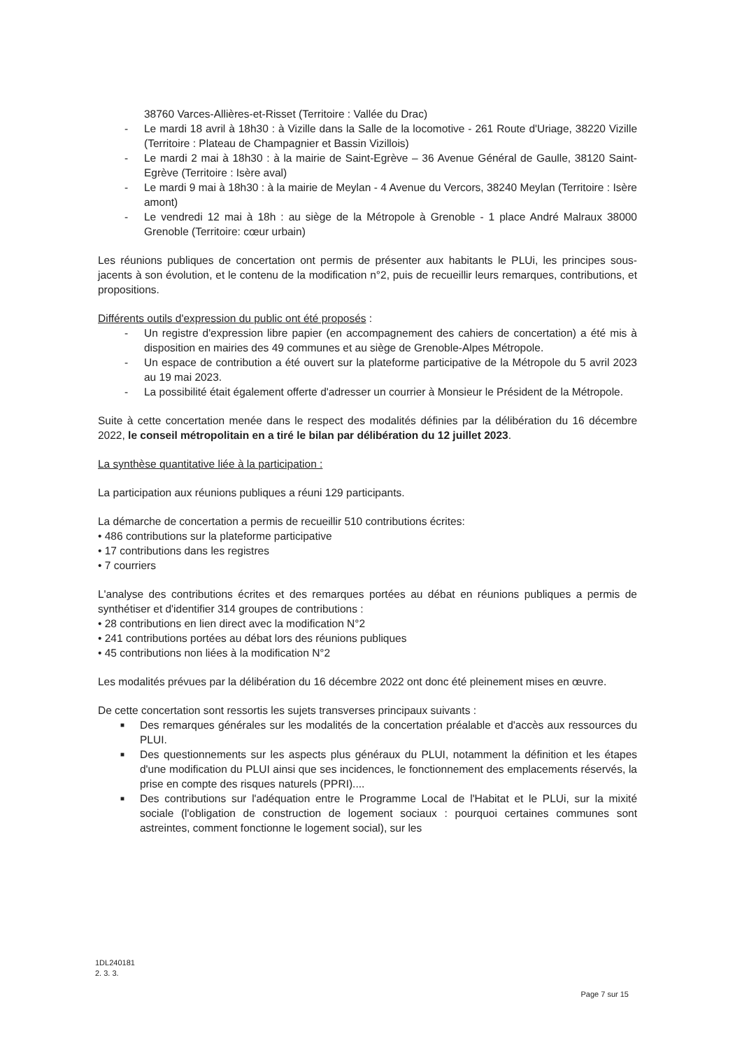38760 Varces-Allières-et-Risset (Territoire : Vallée du Drac)
- Le mardi 18 avril à 18h30 : à Vizille dans la Salle de la locomotive - 261 Route d'Uriage, 38220 Vizille (Territoire : Plateau de Champagnier et Bassin Vizillois)
- Le mardi 2 mai à 18h30 : à la mairie de Saint-Egrève – 36 Avenue Général de Gaulle, 38120 Saint-Egrève (Territoire : Isère aval)
- Le mardi 9 mai à 18h30 : à la mairie de Meylan - 4 Avenue du Vercors, 38240 Meylan (Territoire : Isère amont)
- Le vendredi 12 mai à 18h : au siège de la Métropole à Grenoble - 1 place André Malraux 38000 Grenoble (Territoire: cœur urbain)
Les réunions publiques de concertation ont permis de présenter aux habitants le PLUi, les principes sous-jacents à son évolution, et le contenu de la modification n°2, puis de recueillir leurs remarques, contributions, et propositions.
Différents outils d'expression du public ont été proposés :
- Un registre d'expression libre papier (en accompagnement des cahiers de concertation) a été mis à disposition en mairies des 49 communes et au siège de Grenoble-Alpes Métropole.
- Un espace de contribution a été ouvert sur la plateforme participative de la Métropole du 5 avril 2023 au 19 mai 2023.
- La possibilité était également offerte d'adresser un courrier à Monsieur le Président de la Métropole.
Suite à cette concertation menée dans le respect des modalités définies par la délibération du 16 décembre 2022, le conseil métropolitain en a tiré le bilan par délibération du 12 juillet 2023.
La synthèse quantitative liée à la participation :
La participation aux réunions publiques a réuni 129 participants.
La démarche de concertation a permis de recueillir 510 contributions écrites:
• 486 contributions sur la plateforme participative
• 17 contributions dans les registres
• 7 courriers
L'analyse des contributions écrites et des remarques portées au débat en réunions publiques a permis de synthétiser et d'identifier 314 groupes de contributions :
• 28 contributions en lien direct avec la modification N°2
• 241 contributions portées au débat lors des réunions publiques
• 45 contributions non liées à la modification N°2
Les modalités prévues par la délibération du 16 décembre 2022 ont donc été pleinement mises en œuvre.
De cette concertation sont ressortis les sujets transverses principaux suivants :
■ Des remarques générales sur les modalités de la concertation préalable et d'accès aux ressources du PLUI.
■ Des questionnements sur les aspects plus généraux du PLUI, notamment la définition et les étapes d'une modification du PLUI ainsi que ses incidences, le fonctionnement des emplacements réservés, la prise en compte des risques naturels (PPRI)....
■ Des contributions sur l'adéquation entre le Programme Local de l'Habitat et le PLUi, sur la mixité sociale (l'obligation de construction de logement sociaux : pourquoi certaines communes sont astreintes, comment fonctionne le logement social), sur les
1DL240181
2. 3. 3.
Page 7 sur 15